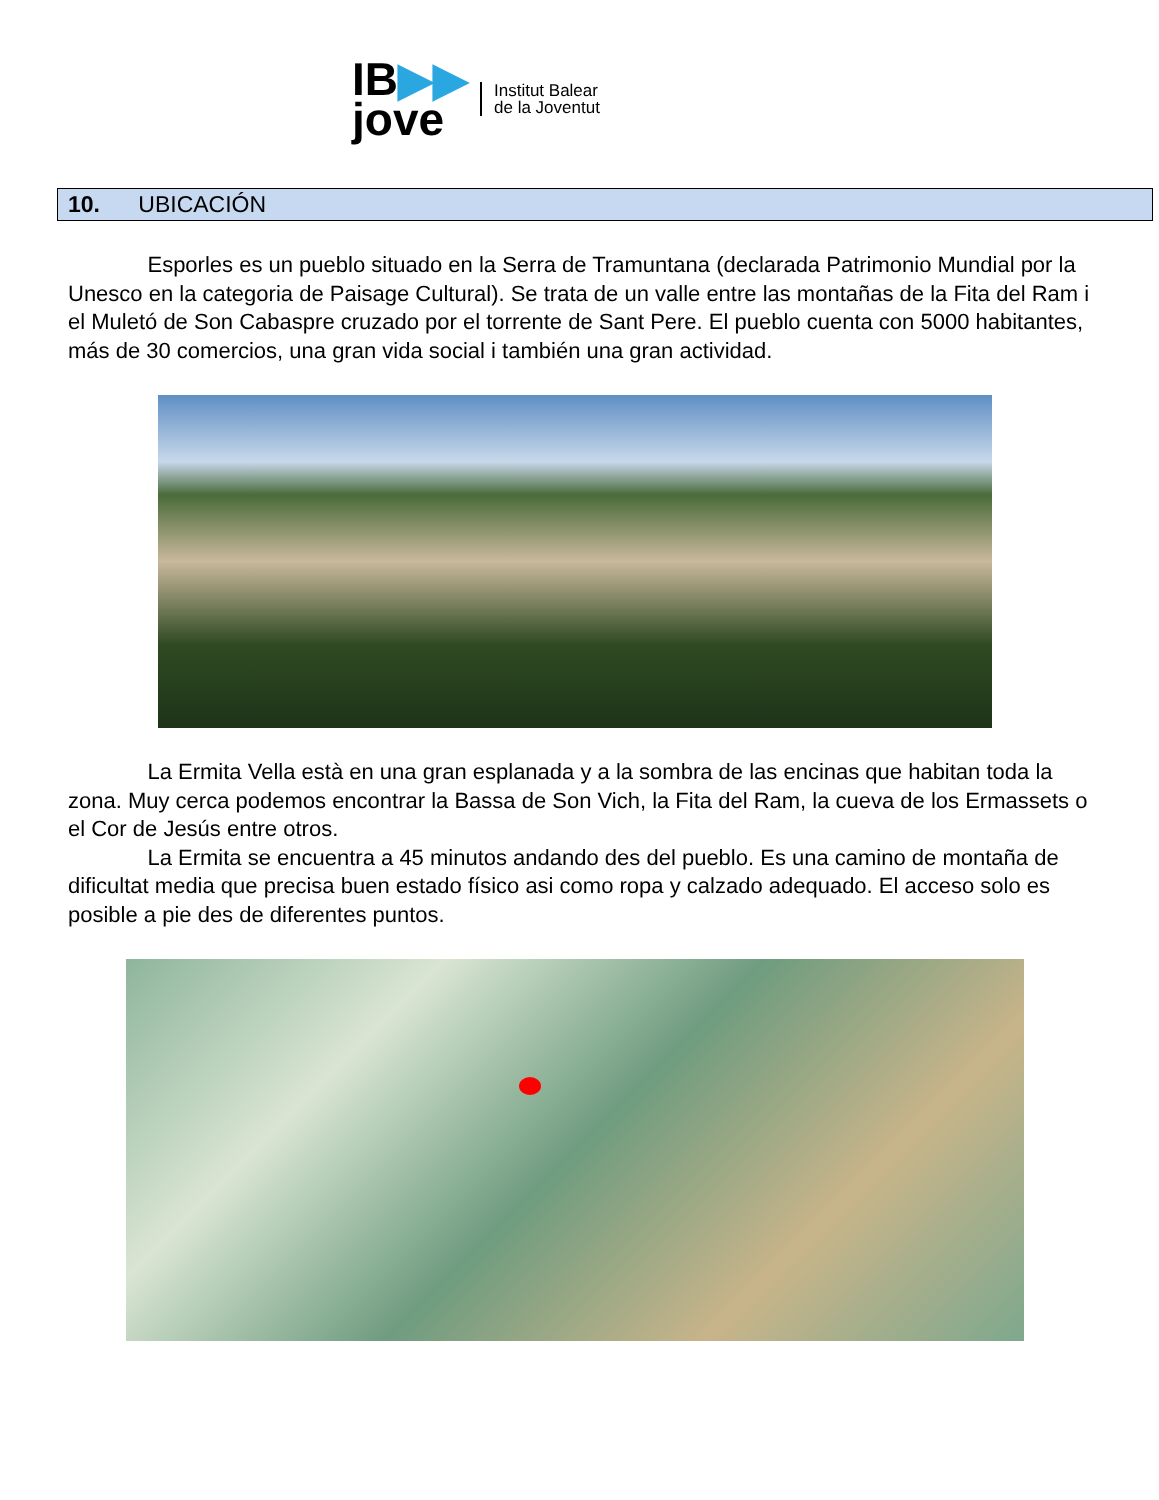IB▶▶
jove
Institut Balear
de la Joventut
10. UBICACIÓN
Esporles es un pueblo situado en la Serra de Tramuntana (declarada Patrimonio Mundial por la Unesco en la categoria de Paisage Cultural). Se trata de un valle entre las montañas de la Fita del Ram i el Muletó de Son Cabaspre cruzado por el torrente de Sant Pere. El pueblo cuenta con 5000 habitantes, más de 30 comercios, una gran vida social i también una gran actividad.
La Ermita Vella està en una gran esplanada y a la sombra de las encinas que habitan toda la zona. Muy cerca podemos encontrar la Bassa de Son Vich, la Fita del Ram, la cueva de los Ermassets o el Cor de Jesús entre otros.
La Ermita se encuentra a 45 minutos andando des del pueblo. Es una camino de montaña de dificultat media que precisa buen estado físico asi como ropa y calzado adequado. El acceso solo es posible a pie des de diferentes puntos.